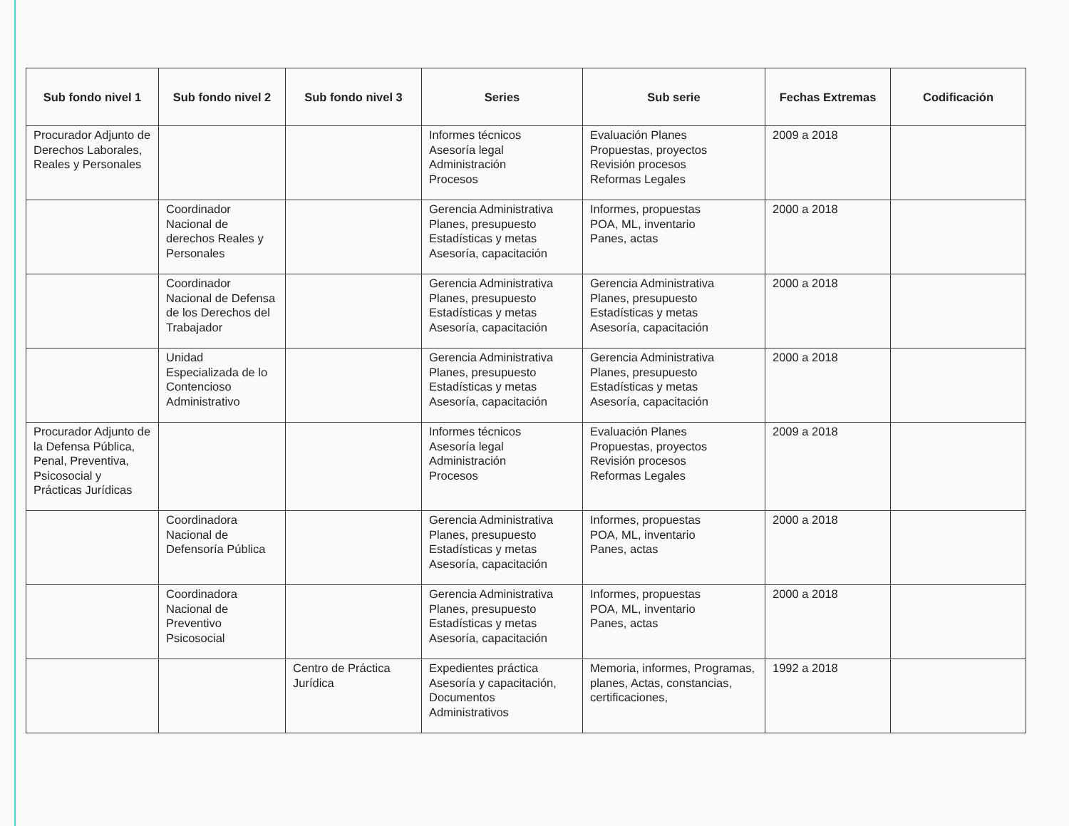| Sub fondo nivel 1 | Sub fondo nivel 2 | Sub fondo nivel 3 | Series | Sub serie | Fechas Extremas | Codificación |
| --- | --- | --- | --- | --- | --- | --- |
| Procurador Adjunto de Derechos Laborales, Reales y Personales | | | Informes técnicos Asesoría legal Administración Procesos | Evaluación Planes Propuestas, proyectos Revisión procesos Reformas Legales | 2009 a 2018 | |
| | Coordinador Nacional de derechos Reales y Personales | | Gerencia Administrativa Planes, presupuesto Estadísticas y metas Asesoría, capacitación | Informes, propuestas POA, ML, inventario Panes, actas | 2000 a 2018 | |
| | Coordinador Nacional de Defensa de los Derechos del Trabajador | | Gerencia Administrativa Planes, presupuesto Estadísticas y metas Asesoría, capacitación | Gerencia Administrativa Planes, presupuesto Estadísticas y metas Asesoría, capacitación | 2000 a 2018 | |
| | Unidad Especializada de lo Contencioso Administrativo | | Gerencia Administrativa Planes, presupuesto Estadísticas y metas Asesoría, capacitación | Gerencia Administrativa Planes, presupuesto Estadísticas y metas Asesoría, capacitación | 2000 a 2018 | |
| Procurador Adjunto de la Defensa Pública, Penal, Preventiva, Psicosocial y Prácticas Jurídicas | | | Informes técnicos Asesoría legal Administración Procesos | Evaluación Planes Propuestas, proyectos Revisión procesos Reformas Legales | 2009 a 2018 | |
| | Coordinadora Nacional de Defensoría Pública | | Gerencia Administrativa Planes, presupuesto Estadísticas y metas Asesoría, capacitación | Informes, propuestas POA, ML, inventario Panes, actas | 2000 a 2018 | |
| | Coordinadora Nacional de Preventivo Psicosocial | | Gerencia Administrativa Planes, presupuesto Estadísticas y metas Asesoría, capacitación | Informes, propuestas POA, ML, inventario Panes, actas | 2000 a 2018 | |
| | | Centro de Práctica Jurídica | Expedientes práctica Asesoría y capacitación, Documentos Administrativos | Memoria, informes, Programas, planes, Actas, constancias, certificaciones, | 1992 a 2018 | |